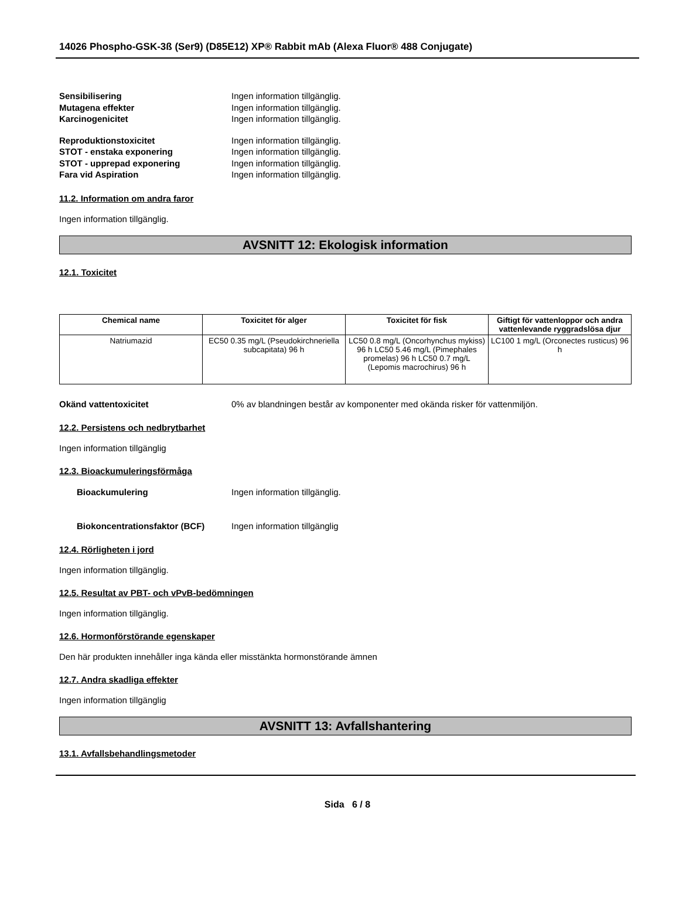14026 Phospho-GSK-3ß (Ser9) (D85E12) XP® Rabbit mAb (Alexa Fluor® 488 Conjugate)
Sensibilisering Ingen information tillgänglig.
Mutagena effekter Ingen information tillgänglig.
Karcinogenicitet Ingen information tillgänglig.
Reproduktionstoxicitet Ingen information tillgänglig.
STOT - enstaka exponering Ingen information tillgänglig.
STOT - upprepad exponering Ingen information tillgänglig.
Fara vid Aspiration Ingen information tillgänglig.
11.2. Information om andra faror
Ingen information tillgänglig.
AVSNITT 12: Ekologisk information
12.1. Toxicitet
| Chemical name | Toxicitet för alger | Toxicitet för fisk | Giftigt för vattenloppor och andra vattenlevande ryggradslösa djur |
| --- | --- | --- | --- |
| Natriumazid | EC50 0.35 mg/L (Pseudokirchneriella subcapitata) 96 h | LC50 0.8 mg/L (Oncorhynchus mykiss) 96 h LC50 5.46 mg/L (Pimephales promelas) 96 h LC50 0.7 mg/L (Lepomis macrochirus) 96 h | LC100 1 mg/L (Orconectes rusticus) 96 h |
Okänd vattentoxicitet 0% av blandningen består av komponenter med okända risker för vattenmiljön.
12.2. Persistens och nedbrytbarhet
Ingen information tillgänglig
12.3. Bioackumuleringsförmåga
Bioackumulering Ingen information tillgänglig.
Biokoncentrationsfaktor (BCF) Ingen information tillgänglig
12.4. Rörligheten i jord
Ingen information tillgänglig.
12.5. Resultat av PBT- och vPvB-bedömningen
Ingen information tillgänglig.
12.6. Hormonförstörande egenskaper
Den här produkten innehåller inga kända eller misstänkta hormonstörande ämnen
12.7. Andra skadliga effekter
Ingen information tillgänglig
AVSNITT 13: Avfallshantering
13.1. Avfallsbehandlingsmetoder
Sida 6 / 8